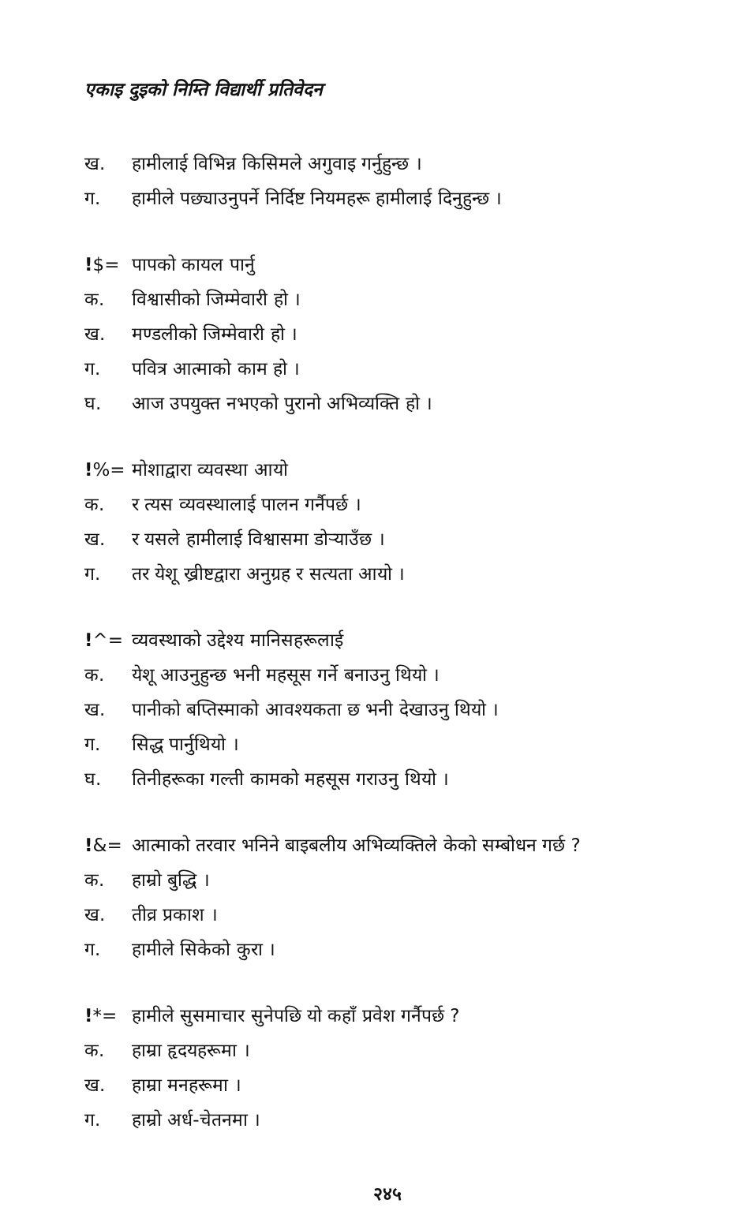एकाइ दुइको निम्ति विद्यार्थी प्रतिवेदन
ख. हामीलाई विभिन्न किसिमले अगुवाइ गर्नुहुन्छ ।
ग. हामीले पछ्याउनुपर्ने निर्दिष्ट नियमहरू हामीलाई दिनुहुन्छ ।
!$= पापको कायल पार्नु
क. विश्वासीको जिम्मेवारी हो ।
ख. मण्डलीको जिम्मेवारी हो ।
ग. पवित्र आत्माको काम हो ।
घ. आज उपयुक्त नभएको पुरानो अभिव्यक्ति हो ।
!%= मोशाद्वारा व्यवस्था आयो
क. र त्यस व्यवस्थालाई पालन गर्नैपर्छ ।
ख. र यसले हामीलाई विश्वासमा डोऱ्याउँछ ।
ग. तर येशू ख्रीष्टद्वारा अनुग्रह र सत्यता आयो ।
!^= व्यवस्थाको उद्देश्य मानिसहरूलाई
क. येशू आउनुहुन्छ भनी महसूस गर्ने बनाउनु थियो ।
ख. पानीको बप्तिस्माको आवश्यकता छ भनी देखाउनु थियो ।
ग. सिद्ध पार्नुथियो ।
घ. तिनीहरूका गल्ती कामको महसूस गराउनु थियो ।
!&= आत्माको तरवार भनिने बाइबलीय अभिव्यक्तिले केको सम्बोधन गर्छ ?
क. हाम्रो बुद्धि ।
ख. तीव्र प्रकाश ।
ग. हामीले सिकेको कुरा ।
!*= हामीले सुसमाचार सुनेपछि यो कहाँ प्रवेश गर्नैपर्छ ?
क. हाम्रा हृदयहरूमा ।
ख. हाम्रा मनहरूमा ।
ग. हाम्रो अर्ध-चेतनमा ।
२४५